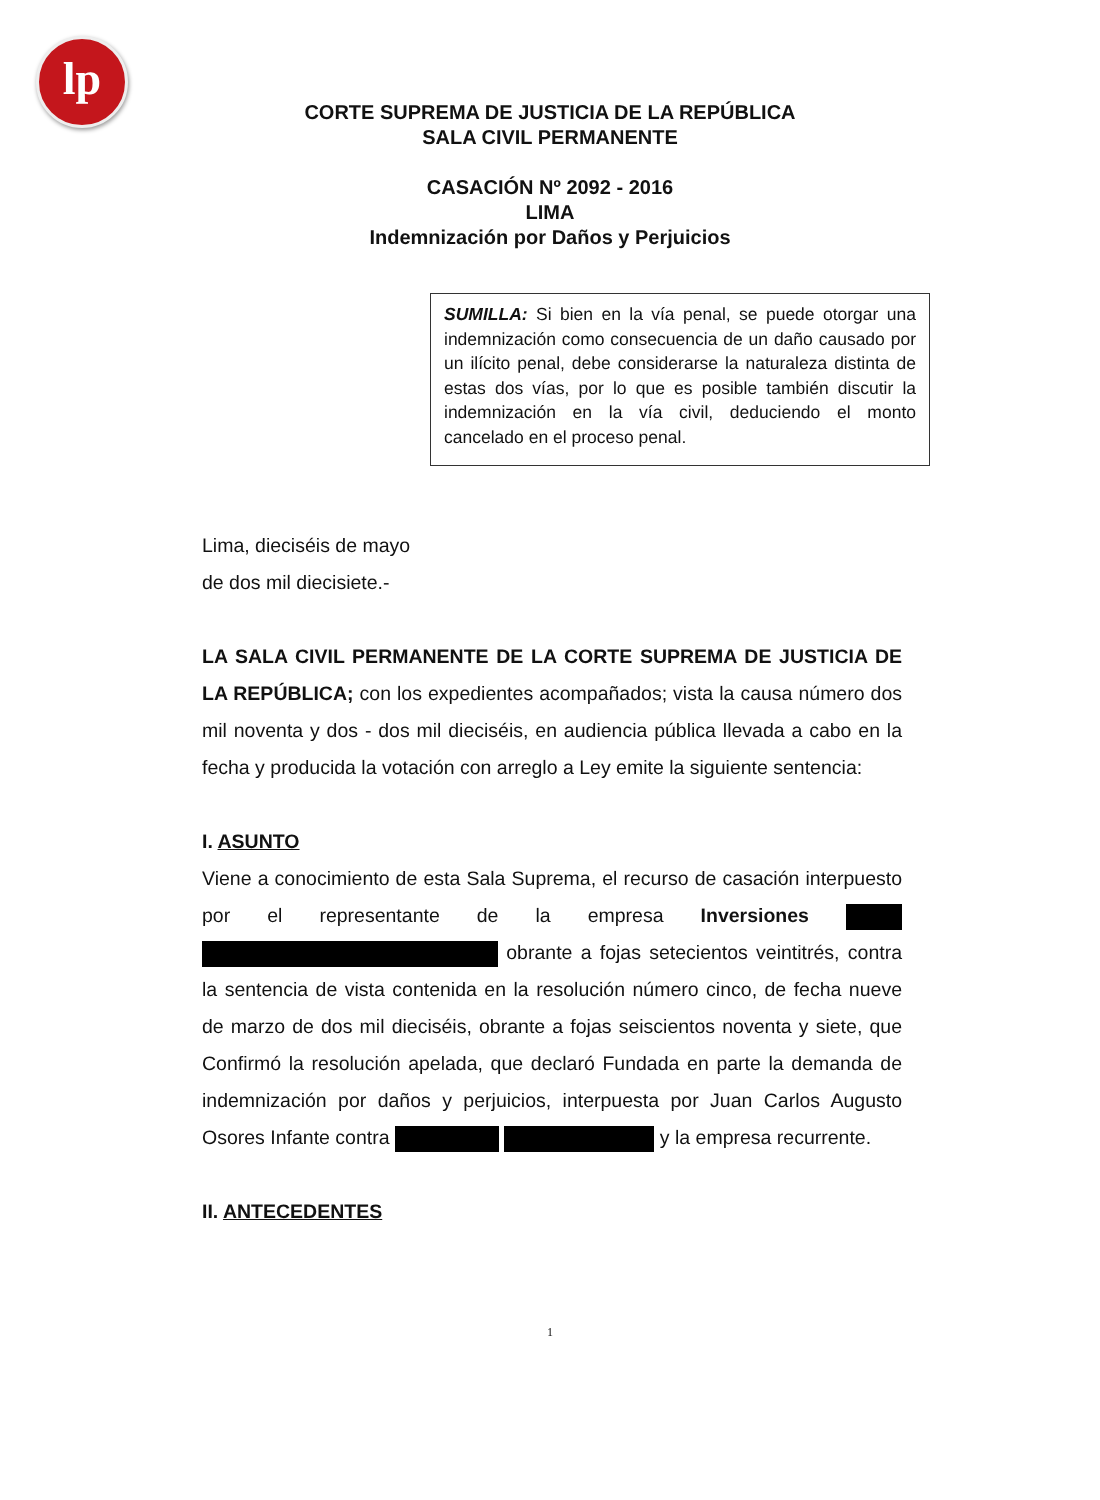lp
CORTE SUPREMA DE JUSTICIA DE LA REPÚBLICA
SALA CIVIL PERMANENTE
CASACIÓN Nº 2092 - 2016
LIMA
Indemnización por Daños y Perjuicios
SUMILLA: Si bien en la vía penal, se puede otorgar una indemnización como consecuencia de un daño causado por un ilícito penal, debe considerarse la naturaleza distinta de estas dos vías, por lo que es posible también discutir la indemnización en la vía civil, deduciendo el monto cancelado en el proceso penal.
Lima, dieciséis de mayo
de dos mil diecisiete.-
LA SALA CIVIL PERMANENTE DE LA CORTE SUPREMA DE JUSTICIA DE LA REPÚBLICA; con los expedientes acompañados; vista la causa número dos mil noventa y dos - dos mil dieciséis, en audiencia pública llevada a cabo en la fecha y producida la votación con arreglo a Ley emite la siguiente sentencia:
I. ASUNTO
Viene a conocimiento de esta Sala Suprema, el recurso de casación interpuesto por el representante de la empresa Inversiones obrante a fojas setecientos veintitrés, contra la sentencia de vista contenida en la resolución número cinco, de fecha nueve de marzo de dos mil dieciséis, obrante a fojas seiscientos noventa y siete, que Confirmó la resolución apelada, que declaró Fundada en parte la demanda de indemnización por daños y perjuicios, interpuesta por Juan Carlos Augusto Osores Infante contra y la empresa recurrente.
II. ANTECEDENTES
1